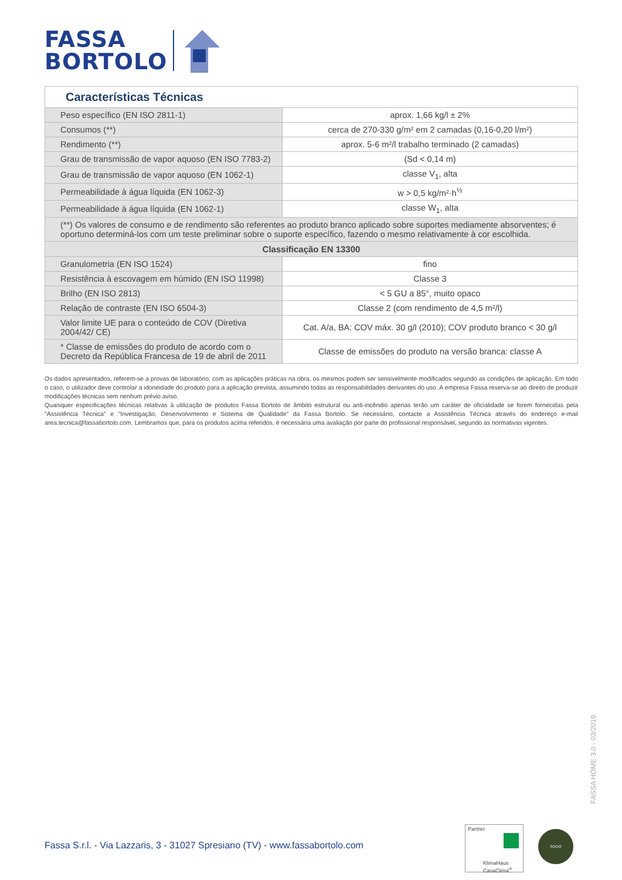FASSA
BORTOLO
| Características Técnicas | |
| --- | --- |
| Peso específico (EN ISO 2811-1) | aprox. 1,66 kg/l ± 2% |
| Consumos (**) | cerca de 270-330 g/m² em 2 camadas (0,16-0,20 l/m²) |
| Rendimento (**) | aprox. 5-6 m²/l trabalho terminado (2 camadas) |
| Grau de transmissão de vapor aquoso (EN ISO 7783-2) | (Sd < 0,14 m) |
| Grau de transmissão de vapor aquoso (EN 1062-1) | classe V<sub>1</sub>, alta |
| Permeabilidade à água líquida (EN 1062-3) | w > 0,5 kg/m²·h<sup>½</sup> |
| Permeabilidade à água líquida (EN 1062-1) | classe W<sub>1</sub>, alta |
| (**) Os valores de consumo e de rendimento são referentes ao produto branco aplicado sobre suportes mediamente absorventes; é oportuno determiná-los com um teste preliminar sobre o suporte específico, fazendo o mesmo relativamente à cor escolhida. | |
| Classificação EN 13300 | |
| Granulometria (EN ISO 1524) | fino |
| Resistência à escovagem em húmido (EN ISO 11998) | Classe 3 |
| Brilho (EN ISO 2813) | < 5 GU a 85°, muito opaco |
| Relação de contraste (EN ISO 6504-3) | Classe 2 (com rendimento de 4,5 m²/l) |
| Valor limite UE para o conteúdo de COV (Diretiva 2004/42/ CE) | Cat. A/a, BA: COV máx. 30 g/l (2010); COV produto branco < 30 g/l |
| * Classe de emissões do produto de acordo com o Decreto da República Francesa de 19 de abril de 2011 | Classe de emissões do produto na versão branca: classe A |
Os dados apresentados, referem-se a provas de laboratório; com as aplicações práticas na obra, os mesmos podem ser sensivelmente modificados segundo as condições de aplicação. Em todo o caso, o utilizador deve controlar a idoneidade do produto para a aplicação prevista, assumindo todas as responsabilidades derivantes do uso. A empresa Fassa reserva-se ao direito de produzir modificações técnicas sem nenhum prévio aviso.
Quaisquer especificações técnicas relativas à utilização de produtos Fassa Bortolo de âmbito estrutural ou anti-incêndio apenas terão um caráter de oficialidade se forem fornecidas pela "Assistência Técnica" e "Investigação, Desenvolvimento e Sistema de Qualidade" da Fassa Bortolo. Se necessário, contacte a Assistência Técnica através do endereço e-mail area.tecnica@fassabortolo.com. Lembramos que, para os produtos acima referidos, é necessária uma avaliação por parte do profissional responsável, segundo as normativas vigentes.
FASSA HOME 3.0 - 03/2019
Fassa S.r.l. - Via Lazzaris, 3 - 31027 Spresiano (TV) - www.fassabortolo.com
Partner
KlimaHaus
CasaClima<sup>®</sup>
SOCIO